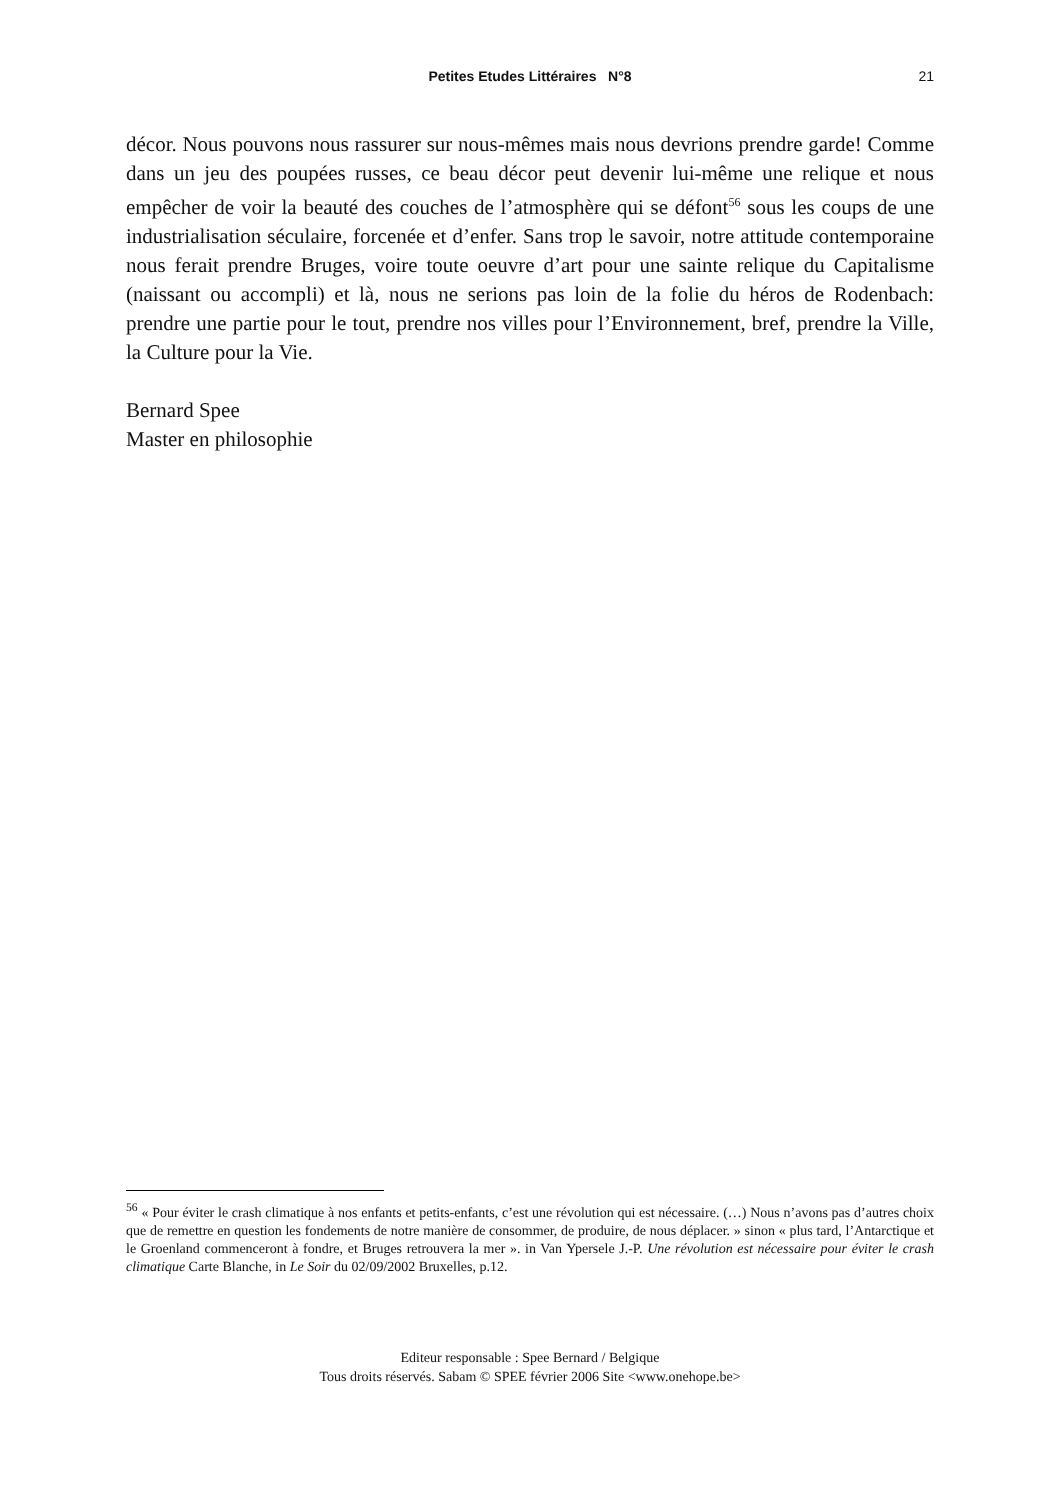Petites Etudes Littéraires N°8
21
décor. Nous pouvons nous rassurer sur nous-mêmes mais nous devrions prendre garde! Comme dans un jeu des poupées russes, ce beau décor peut devenir lui-même une relique et nous empêcher de voir la beauté des couches de l’atmosphère qui se défont<sup>56</sup> sous les coups de une industrialisation séculaire, forcenée et d’enfer. Sans trop le savoir, notre attitude contemporaine nous ferait prendre Bruges, voire toute oeuvre d’art pour une sainte relique du Capitalisme (naissant ou accompli) et là, nous ne serions pas loin de la folie du héros de Rodenbach: prendre une partie pour le tout, prendre nos villes pour l’Environnement, bref, prendre la Ville, la Culture pour la Vie.
Bernard Spee
Master en philosophie
<sup>56</sup> « Pour éviter le crash climatique à nos enfants et petits-enfants, c’est une révolution qui est nécessaire. (…) Nous n’avons pas d’autres choix que de remettre en question les fondements de notre manière de consommer, de produire, de nous déplacer. » sinon « plus tard, l’Antarctique et le Groenland commenceront à fondre, et Bruges retrouvera la mer ». in Van Ypersele J.-P. Une révolution est nécessaire pour éviter le crash climatique Carte Blanche, in Le Soir du 02/09/2002 Bruxelles, p.12.
Editeur responsable : Spee Bernard / Belgique
Tous droits réservés. Sabam © SPEE février 2006 Site <www.onehope.be>